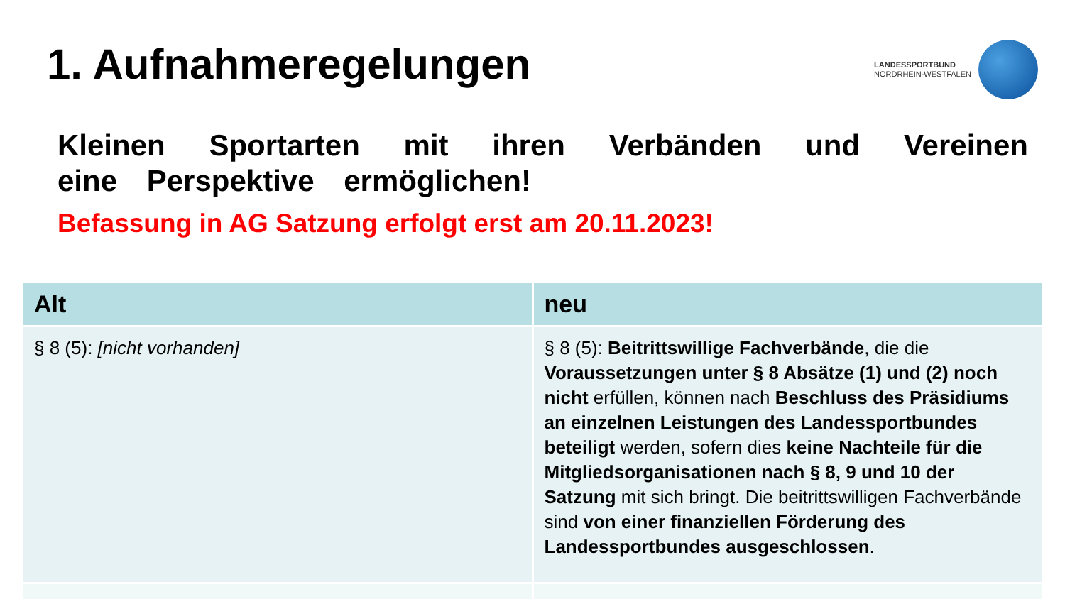1. Aufnahmeregelungen
LANDESSPORTBUND
NORDRHEIN-WESTFALEN
Kleinen Sportarten mit ihren Verbänden und Vereinen eine Perspektive ermöglichen!
Befassung in AG Satzung erfolgt erst am 20.11.2023!
| Alt | neu |
| --- | --- |
| § 8 (5): [nicht vorhanden] | § 8 (5): Beitrittswillige Fachverbände , die die Voraussetzungen unter § 8 Absätze (1) und (2) noch nicht erfüllen, können nach Beschluss des Präsidiums an einzelnen Leistungen des Landessportbundes beteiligt werden, sofern dies keine Nachteile für die Mitgliedsorganisationen nach § 8, 9 und 10 der Satzung mit sich bringt. Die beitrittswilligen Fachverbände sind von einer finanziellen Förderung des Landessportbundes ausgeschlossen . |